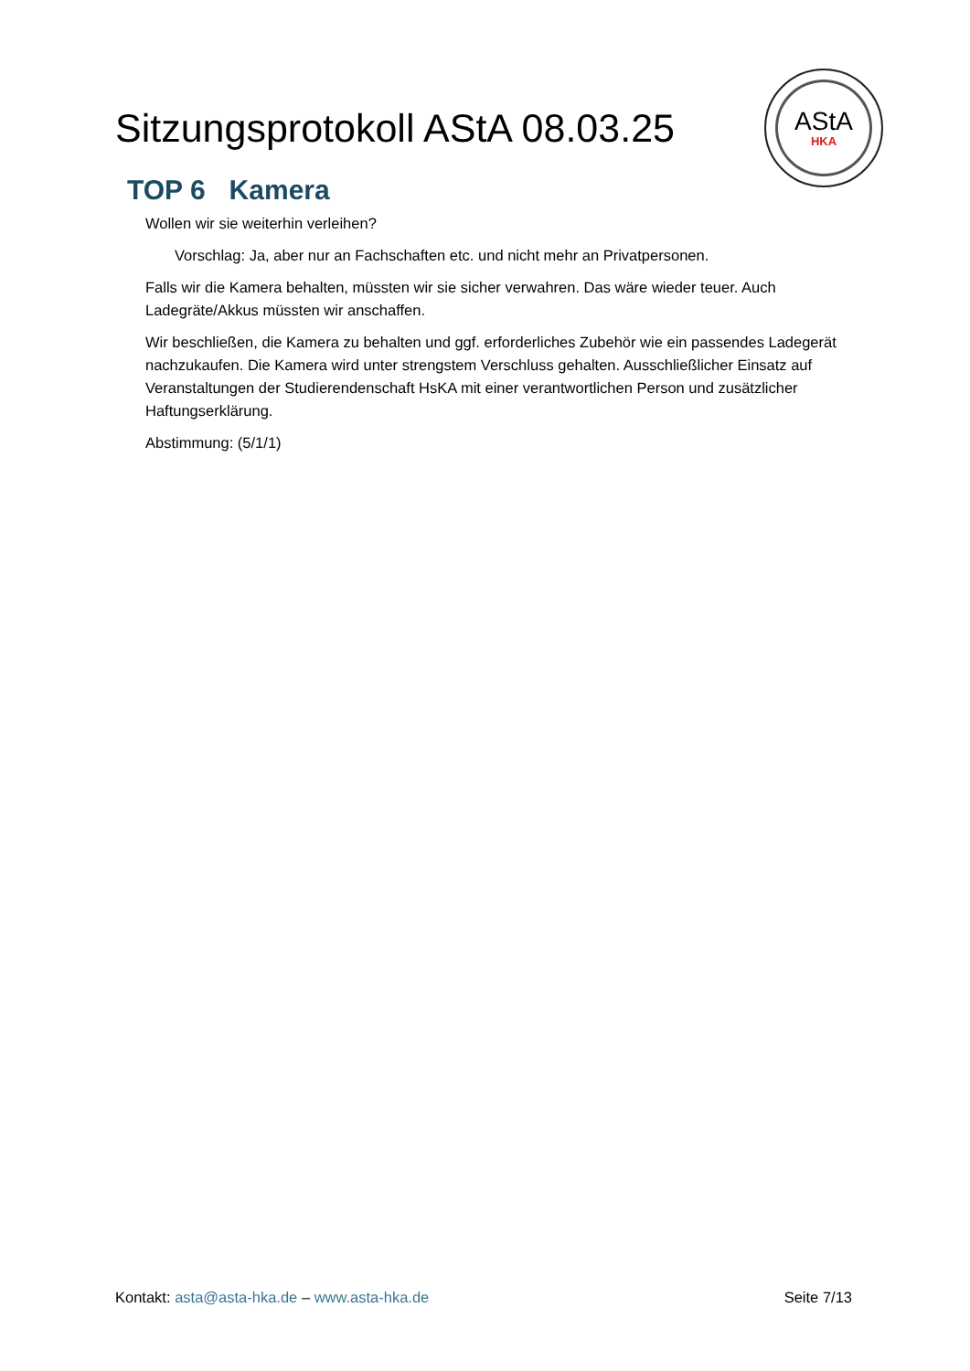Sitzungsprotokoll AStA 08.03.25
AStA
HKA
TOP 6 Kamera
Wollen wir sie weiterhin verleihen?
Vorschlag: Ja, aber nur an Fachschaften etc. und nicht mehr an Privatpersonen.
Falls wir die Kamera behalten, müssten wir sie sicher verwahren. Das wäre wieder teuer. Auch Ladegräte/Akkus müssten wir anschaffen.
Wir beschließen, die Kamera zu behalten und ggf. erforderliches Zubehör wie ein passendes Ladegerät nachzukaufen. Die Kamera wird unter strengstem Verschluss gehalten. Ausschließlicher Einsatz auf Veranstaltungen der Studierendenschaft HsKA mit einer verantwortlichen Person und zusätzlicher Haftungserklärung.
Abstimmung: (5/1/1)
Kontakt: asta@asta-hka.de – www.asta-hka.de
Seite 7/13